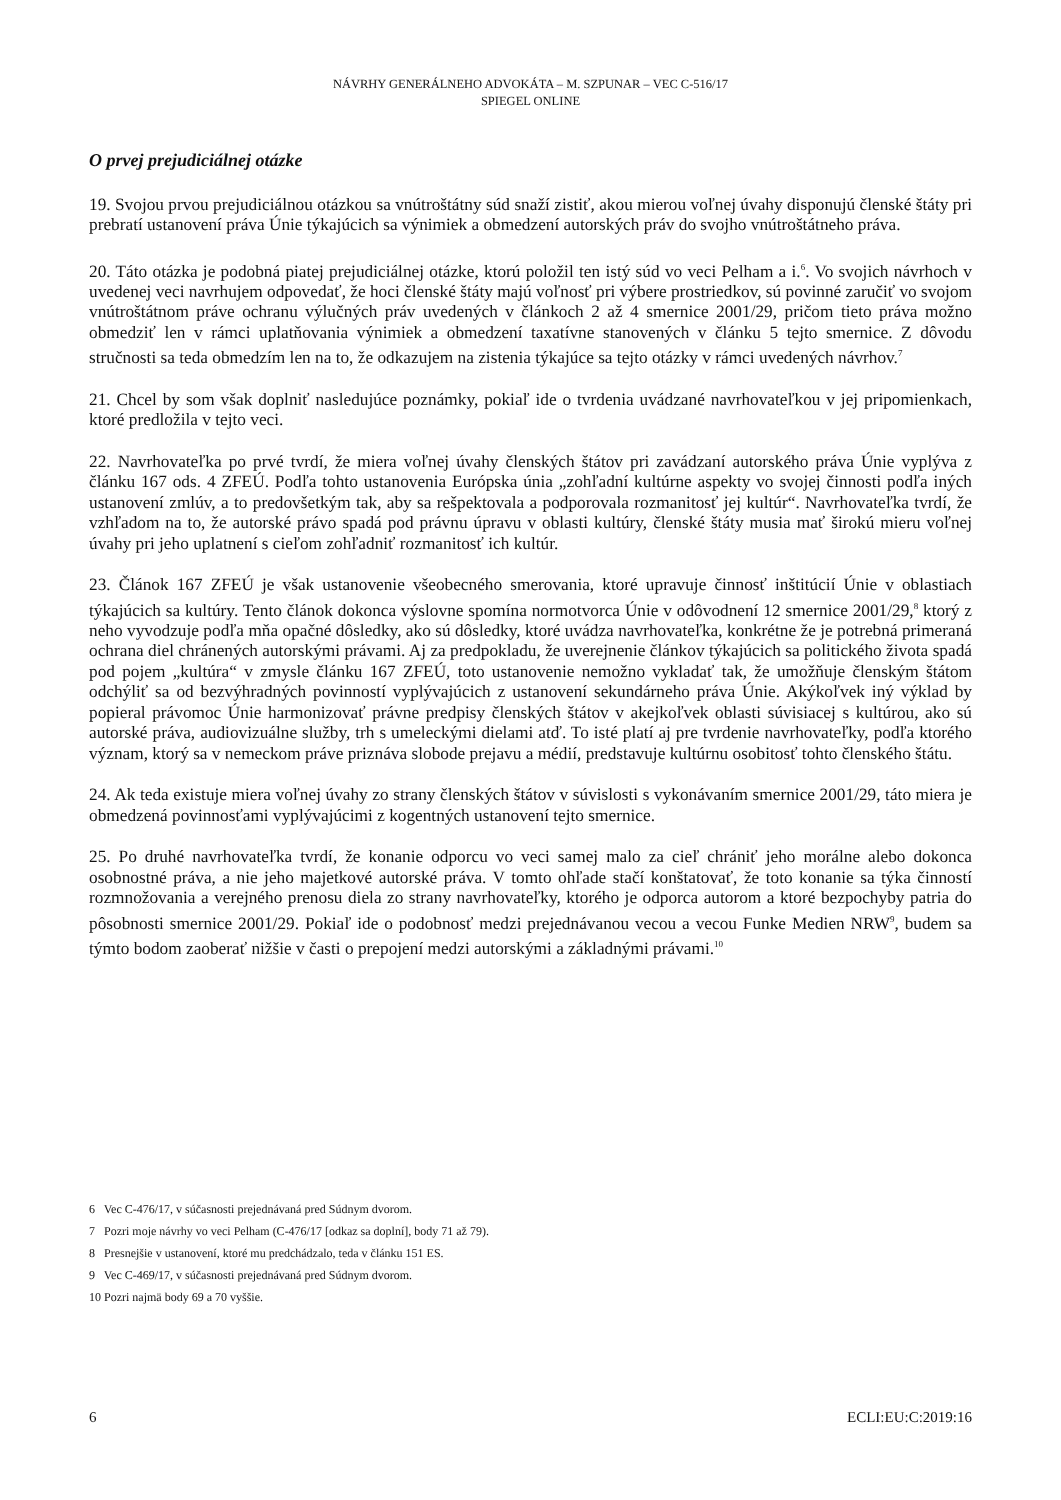NÁVRHY GENERÁLNEHO ADVOKÁTA – M. SZPUNAR – VEC C-516/17
SPIEGEL ONLINE
O prvej prejudiciálnej otázke
19. Svojou prvou prejudiciálnou otázkou sa vnútroštátny súd snaží zistiť, akou mierou voľnej úvahy disponujú členské štáty pri prebratí ustanovení práva Únie týkajúcich sa výnimiek a obmedzení autorských práv do svojho vnútroštátneho práva.
20. Táto otázka je podobná piatej prejudiciálnej otázke, ktorú položil ten istý súd vo veci Pelham a i.<sup>6</sup>. Vo svojich návrhoch v uvedenej veci navrhujem odpovedať, že hoci členské štáty majú voľnosť pri výbere prostriedkov, sú povinné zaručiť vo svojom vnútroštátnom práve ochranu výlučných práv uvedených v článkoch 2 až 4 smernice 2001/29, pričom tieto práva možno obmedziť len v rámci uplatňovania výnimiek a obmedzení taxatívne stanovených v článku 5 tejto smernice. Z dôvodu stručnosti sa teda obmedzím len na to, že odkazujem na zistenia týkajúce sa tejto otázky v rámci uvedených návrhov.<sup>7</sup>
21. Chcel by som však doplniť nasledujúce poznámky, pokiaľ ide o tvrdenia uvádzané navrhovateľkou v jej pripomienkach, ktoré predložila v tejto veci.
22. Navrhovateľka po prvé tvrdí, že miera voľnej úvahy členských štátov pri zavádzaní autorského práva Únie vyplýva z článku 167 ods. 4 ZFEÚ. Podľa tohto ustanovenia Európska únia „zohľadní kultúrne aspekty vo svojej činnosti podľa iných ustanovení zmlúv, a to predovšetkým tak, aby sa rešpektovala a podporovala rozmanitosť jej kultúr“. Navrhovateľka tvrdí, že vzhľadom na to, že autorské právo spadá pod právnu úpravu v oblasti kultúry, členské štáty musia mať širokú mieru voľnej úvahy pri jeho uplatnení s cieľom zohľadniť rozmanitosť ich kultúr.
23. Článok 167 ZFEÚ je však ustanovenie všeobecného smerovania, ktoré upravuje činnosť inštitúcií Únie v oblastiach týkajúcich sa kultúry. Tento článok dokonca výslovne spomína normotvorca Únie v odôvodnení 12 smernice 2001/29,<sup>8</sup> ktorý z neho vyvodzuje podľa mňa opačné dôsledky, ako sú dôsledky, ktoré uvádza navrhovateľka, konkrétne že je potrebná primeraná ochrana diel chránených autorskými právami. Aj za predpokladu, že uverejnenie článkov týkajúcich sa politického života spadá pod pojem „kultúra“ v zmysle článku 167 ZFEÚ, toto ustanovenie nemožno vykladať tak, že umožňuje členským štátom odchýliť sa od bezvýhradných povinností vyplývajúcich z ustanovení sekundárneho práva Únie. Akýkoľvek iný výklad by popieral právomoc Únie harmonizovať právne predpisy členských štátov v akejkoľvek oblasti súvisiacej s kultúrou, ako sú autorské práva, audiovizuálne služby, trh s umeleckými dielami atď. To isté platí aj pre tvrdenie navrhovateľky, podľa ktorého význam, ktorý sa v nemeckom práve priznáva slobode prejavu a médií, predstavuje kultúrnu osobitosť tohto členského štátu.
24. Ak teda existuje miera voľnej úvahy zo strany členských štátov v súvislosti s vykonávaním smernice 2001/29, táto miera je obmedzená povinnosťami vyplývajúcimi z kogentných ustanovení tejto smernice.
25. Po druhé navrhovateľka tvrdí, že konanie odporcu vo veci samej malo za cieľ chrániť jeho morálne alebo dokonca osobnostné práva, a nie jeho majetkové autorské práva. V tomto ohľade stačí konštatovať, že toto konanie sa týka činností rozmnožovania a verejného prenosu diela zo strany navrhovateľky, ktorého je odporca autorom a ktoré bezpochyby patria do pôsobnosti smernice 2001/29. Pokiaľ ide o podobnosť medzi prejednávanou vecou a vecou Funke Medien NRW<sup>9</sup>, budem sa týmto bodom zaoberať nižšie v časti o prepojení medzi autorskými a základnými právami.<sup>10</sup>
6 Vec C-476/17, v súčasnosti prejednávaná pred Súdnym dvorom.
7 Pozri moje návrhy vo veci Pelham (C-476/17 [odkaz sa doplní], body 71 až 79).
8 Presnejšie v ustanovení, ktoré mu predchádzalo, teda v článku 151 ES.
9 Vec C-469/17, v súčasnosti prejednávaná pred Súdnym dvorom.
10 Pozri najmä body 69 a 70 vyššie.
6 ECLI:EU:C:2019:16